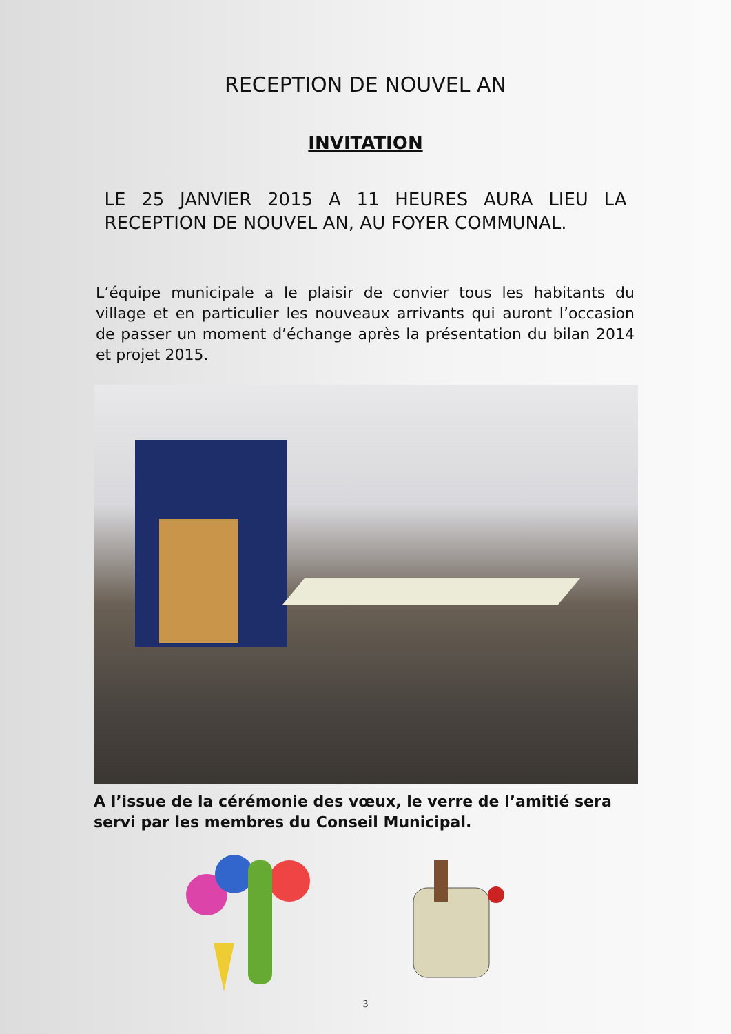RECEPTION DE NOUVEL AN
INVITATION
LE 25 JANVIER 2015 A 11 HEURES AURA LIEU LA RECEPTION DE NOUVEL AN, AU FOYER COMMUNAL.
L’équipe municipale a le plaisir de convier tous les habitants du village et en particulier les nouveaux arrivants qui auront l’occasion de passer un moment d’échange après la présentation du bilan 2014 et projet 2015.
A l’issue de la cérémonie des vœux, le verre de l’amitié sera servi par les membres du Conseil Municipal.
3